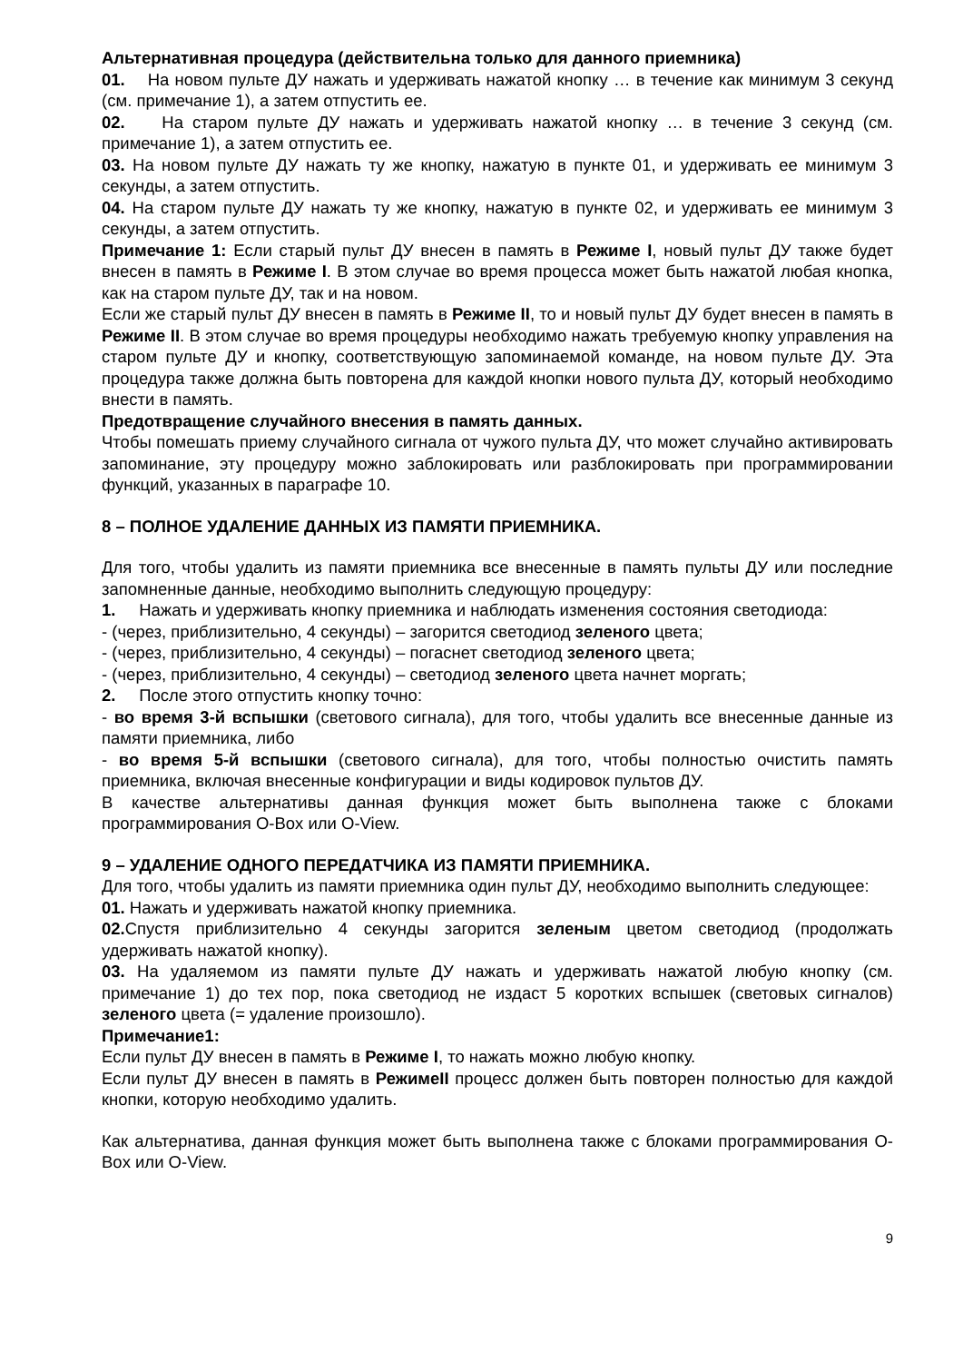Альтернативная процедура (действительна только для данного приемника)
01. На новом пульте ДУ нажать и удерживать нажатой кнопку … в течение как минимум 3 секунд (см. примечание 1), а затем отпустить ее.
02. На старом пульте ДУ нажать и удерживать нажатой кнопку … в течение 3 секунд (см. примечание 1), а затем отпустить ее.
03. На новом пульте ДУ нажать ту же кнопку, нажатую в пункте 01, и удерживать ее минимум 3 секунды, а затем отпустить.
04. На старом пульте ДУ нажать ту же кнопку, нажатую в пункте 02, и удерживать ее минимум 3 секунды, а затем отпустить.
Примечание 1: Если старый пульт ДУ внесен в память в Режиме I, новый пульт ДУ также будет внесен в память в Режиме I. В этом случае во время процесса может быть нажатой любая кнопка, как на старом пульте ДУ, так и на новом.
Если же старый пульт ДУ внесен в память в Режиме II, то и новый пульт ДУ будет внесен в память в Режиме II. В этом случае во время процедуры необходимо нажать требуемую кнопку управления на старом пульте ДУ и кнопку, соответствующую запоминаемой команде, на новом пульте ДУ. Эта процедура также должна быть повторена для каждой кнопки нового пульта ДУ, который необходимо внести в память.
Предотвращение случайного внесения в память данных.
Чтобы помешать приему случайного сигнала от чужого пульта ДУ, что может случайно активировать запоминание, эту процедуру можно заблокировать или разблокировать при программировании функций, указанных в параграфе 10.
8 – ПОЛНОЕ УДАЛЕНИЕ ДАННЫХ ИЗ ПАМЯТИ ПРИЕМНИКА.
Для того, чтобы удалить из памяти приемника все внесенные в память пульты ДУ или последние запомненные данные, необходимо выполнить следующую процедуру:
1. Нажать и удерживать кнопку приемника и наблюдать изменения состояния светодиода:
- (через, приблизительно, 4 секунды) – загорится светодиод зеленого цвета;
- (через, приблизительно, 4 секунды) – погаснет светодиод зеленого цвета;
- (через, приблизительно, 4 секунды) – светодиод зеленого цвета начнет моргать;
2. После этого отпустить кнопку точно:
- во время 3-й вспышки (светового сигнала), для того, чтобы удалить все внесенные данные из памяти приемника, либо
- во время 5-й вспышки (светового сигнала), для того, чтобы полностью очистить память приемника, включая внесенные конфигурации и виды кодировок пультов ДУ.
В качестве альтернативы данная функция может быть выполнена также с блоками программирования O-Box или O-View.
9 – УДАЛЕНИЕ ОДНОГО ПЕРЕДАТЧИКА ИЗ ПАМЯТИ ПРИЕМНИКА.
Для того, чтобы удалить из памяти приемника один пульт ДУ, необходимо выполнить следующее:
01. Нажать и удерживать нажатой кнопку приемника.
02. Спустя приблизительно 4 секунды загорится зеленым цветом светодиод (продолжать удерживать нажатой кнопку).
03. На удаляемом из памяти пульте ДУ нажать и удерживать нажатой любую кнопку (см. примечание 1) до тех пор, пока светодиод не издаст 5 коротких вспышек (световых сигналов) зеленого цвета (= удаление произошло).
Примечание1:
Если пульт ДУ внесен в память в Режиме I, то нажать можно любую кнопку.
Если пульт ДУ внесен в память в РежимеII процесс должен быть повторен полностью для каждой кнопки, которую необходимо удалить.
Как альтернатива, данная функция может быть выполнена также с блоками программирования O-Box или O-View.
9